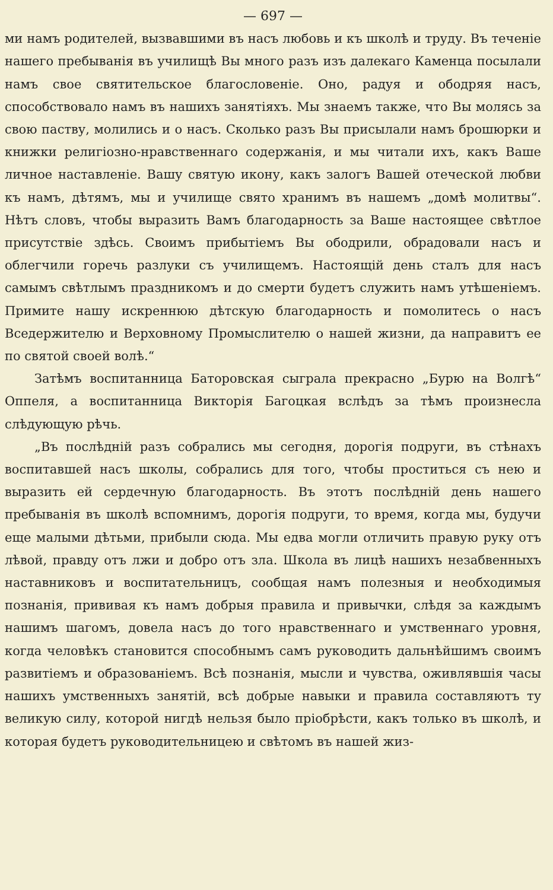— 697 —
ми намъ родителей, вызвавшими въ насъ любовь и къ школѣ и труду. Въ теченіе нашего пребыванія въ училищѣ Вы много разъ изъ далекаго Каменца посылали намъ свое святительское благословеніе. Оно, радуя и ободряя насъ, способствовало намъ въ нашихъ занятіяхъ. Мы знаемъ также, что Вы молясь за свою паству, молились и о насъ. Сколько разъ Вы присылали намъ брошюрки и книжки религіозно-нравственнаго содержанія, и мы читали ихъ, какъ Ваше личное наставленіе. Вашу святую икону, какъ залогъ Вашей отеческой любви къ намъ, дѣтямъ, мы и училище свято хранимъ въ нашемъ „домѣ молитвы“. Нѣтъ словъ, чтобы выразить Вамъ благодарность за Ваше настоящее свѣтлое присутствіе здѣсь. Своимъ прибытіемъ Вы ободрили, обрадовали насъ и облегчили горечь разлуки съ училищемъ. Настоящій день сталъ для насъ самымъ свѣтлымъ праздникомъ и до смерти будетъ служить намъ утѣшеніемъ. Примите нашу искреннюю дѣтскую благодарность и помолитесь о насъ Вседержителю и Верховному Промыслителю о нашей жизни, да направитъ ее по святой своей волѣ.“
Затѣмъ воспитанница Баторовская сыграла прекрасно „Бурю на Волгѣ“ Оппеля, а воспитанница Викторія Багоцкая вслѣдъ за тѣмъ произнесла слѣдующую рѣчь.
„Въ послѣдній разъ собрались мы сегодня, дорогія подруги, въ стѣнахъ воспитавшей насъ школы, собрались для того, чтобы проститься съ нею и выразить ей сердечную благодарность. Въ этотъ послѣдній день нашего пребыванія въ школѣ вспомнимъ, дорогія подруги, то время, когда мы, будучи еще малыми дѣтьми, прибыли сюда. Мы едва могли отличить правую руку отъ лѣвой, правду отъ лжи и добро отъ зла. Школа въ лицѣ нашихъ незабвенныхъ наставниковъ и воспитательницъ, сообщая намъ полезныя и необходимыя познанія, прививая къ намъ добрыя правила и привычки, слѣдя за каждымъ нашимъ шагомъ, довела насъ до того нравственнаго и умственнаго уровня, когда человѣкъ становится способнымъ самъ руководить дальнѣйшимъ своимъ развитіемъ и образованіемъ. Всѣ познанія, мысли и чувства, оживлявшія часы нашихъ умственныхъ занятій, всѣ добрые навыки и правила составляютъ ту великую силу, которой нигдѣ нельзя было пріобрѣсти, какъ только въ школѣ, и которая будетъ руководительницею и свѣтомъ въ нашей жиз-